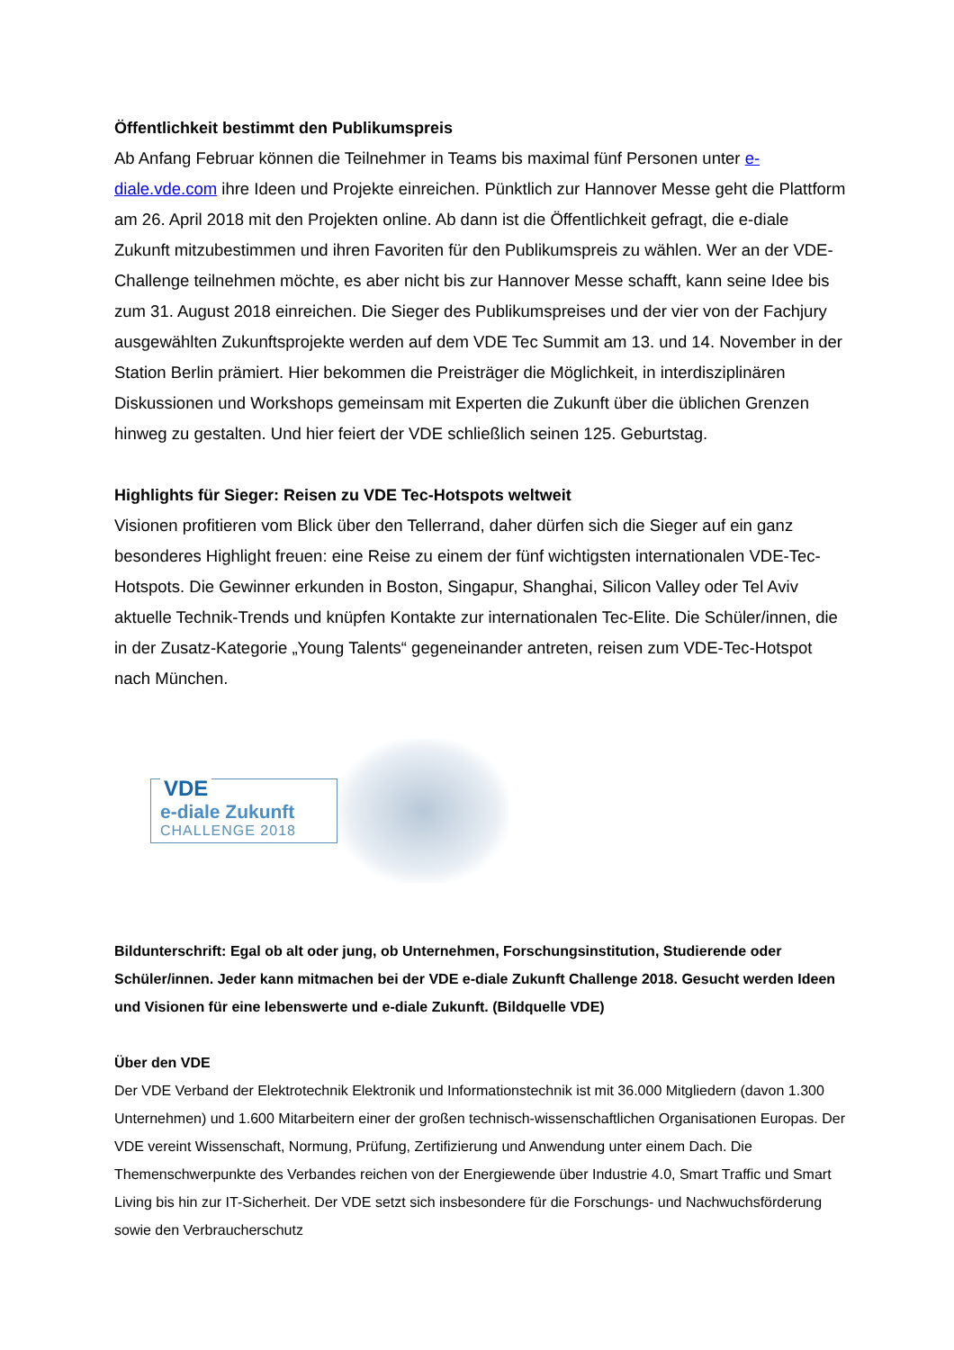Öffentlichkeit bestimmt den Publikumspreis
Ab Anfang Februar können die Teilnehmer in Teams bis maximal fünf Personen unter e-diale.vde.com ihre Ideen und Projekte einreichen. Pünktlich zur Hannover Messe geht die Plattform am 26. April 2018 mit den Projekten online. Ab dann ist die Öffentlichkeit gefragt, die e-diale Zukunft mitzubestimmen und ihren Favoriten für den Publikumspreis zu wählen. Wer an der VDE-Challenge teilnehmen möchte, es aber nicht bis zur Hannover Messe schafft, kann seine Idee bis zum 31. August 2018 einreichen. Die Sieger des Publikumspreises und der vier von der Fachjury ausgewählten Zukunftsprojekte werden auf dem VDE Tec Summit am 13. und 14. November in der Station Berlin prämiert. Hier bekommen die Preisträger die Möglichkeit, in interdisziplinären Diskussionen und Workshops gemeinsam mit Experten die Zukunft über die üblichen Grenzen hinweg zu gestalten. Und hier feiert der VDE schließlich seinen 125. Geburtstag.
Highlights für Sieger: Reisen zu VDE Tec-Hotspots weltweit
Visionen profitieren vom Blick über den Tellerrand, daher dürfen sich die Sieger auf ein ganz besonderes Highlight freuen: eine Reise zu einem der fünf wichtigsten internationalen VDE-Tec-Hotspots. Die Gewinner erkunden in Boston, Singapur, Shanghai, Silicon Valley oder Tel Aviv aktuelle Technik-Trends und knüpfen Kontakte zur internationalen Tec-Elite. Die Schüler/innen, die in der Zusatz-Kategorie „Young Talents“ gegeneinander antreten, reisen zum VDE-Tec-Hotspot nach München.
VDE
e-diale Zukunft
CHALLENGE 2018
Bildunterschrift: Egal ob alt oder jung, ob Unternehmen, Forschungsinstitution, Studierende oder Schüler/innen. Jeder kann mitmachen bei der VDE e-diale Zukunft Challenge 2018. Gesucht werden Ideen und Visionen für eine lebenswerte und e-diale Zukunft. (Bildquelle VDE)
Über den VDE
Der VDE Verband der Elektrotechnik Elektronik und Informationstechnik ist mit 36.000 Mitgliedern (davon 1.300 Unternehmen) und 1.600 Mitarbeitern einer der großen technisch-wissenschaftlichen Organisationen Europas. Der VDE vereint Wissenschaft, Normung, Prüfung, Zertifizierung und Anwendung unter einem Dach. Die Themenschwerpunkte des Verbandes reichen von der Energiewende über Industrie 4.0, Smart Traffic und Smart Living bis hin zur IT-Sicherheit. Der VDE setzt sich insbesondere für die Forschungs- und Nachwuchsförderung sowie den Verbraucherschutz